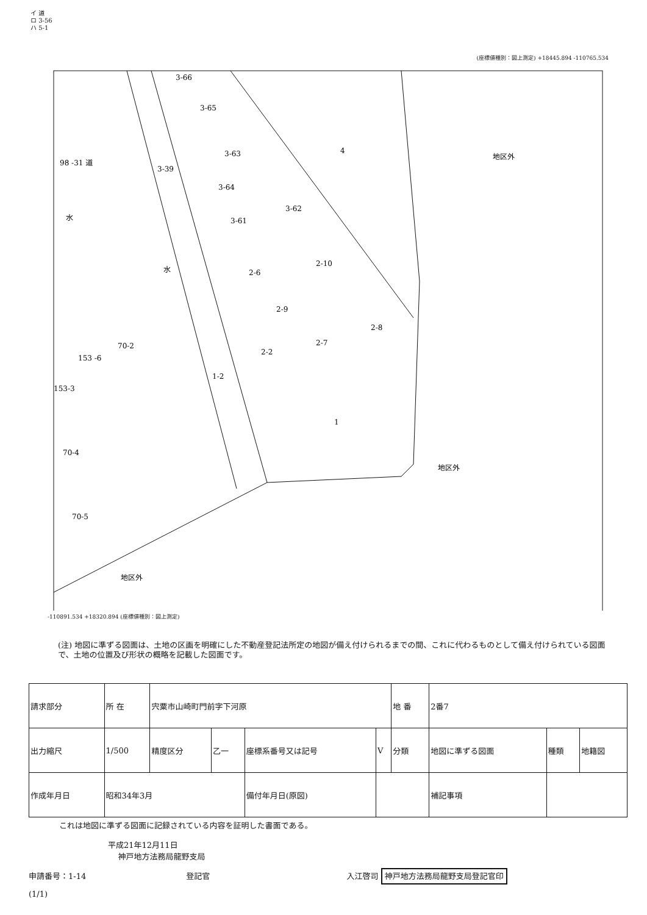イ 道
ロ 3-56
ハ 5-1
(座標値種別：図上測定) +18445.894 -110765.534
3-66
3-65
3-63
4
地区外
3-39
3-64
3-62
3-61
98 -31 道
水
2-10
2-6
水
2-9
2-8
2-7
2-2
70-2
153 -6
153-3
1-2
1
70-4
地区外
70-5
地区外
-110891.534 +18320.894 (座標値種別：図上測定)
(注) 地図に準ずる図面は、土地の区画を明確にした不動産登記法所定の地図が備え付けられるまでの間、これに代わるものとして備え付けられている図面で、土地の位置及び形状の概略を記載した図面です。
| 請求部分 | 所 在 | 宍粟市山崎町門前字下河原 | | | | 地 番 | 2番7 | | |
| 出力縮尺 | 1/500 | 精度区分 | 乙一 | 座標系番号又は記号 | V | 分類 | 地図に準ずる図面 | 種類 | 地籍図 |
| 作成年月日 | 昭和34年3月 | | | 備付年月日(原図) | | | 補記事項 | | |
これは地図に準ずる図面に記録されている内容を証明した書面である。
平成21年12月11日
神戸地方法務局龍野支局
申請番号：1-14 登記官 入江啓司 神戸地方法務局龍野支局登記官印
(1/1)